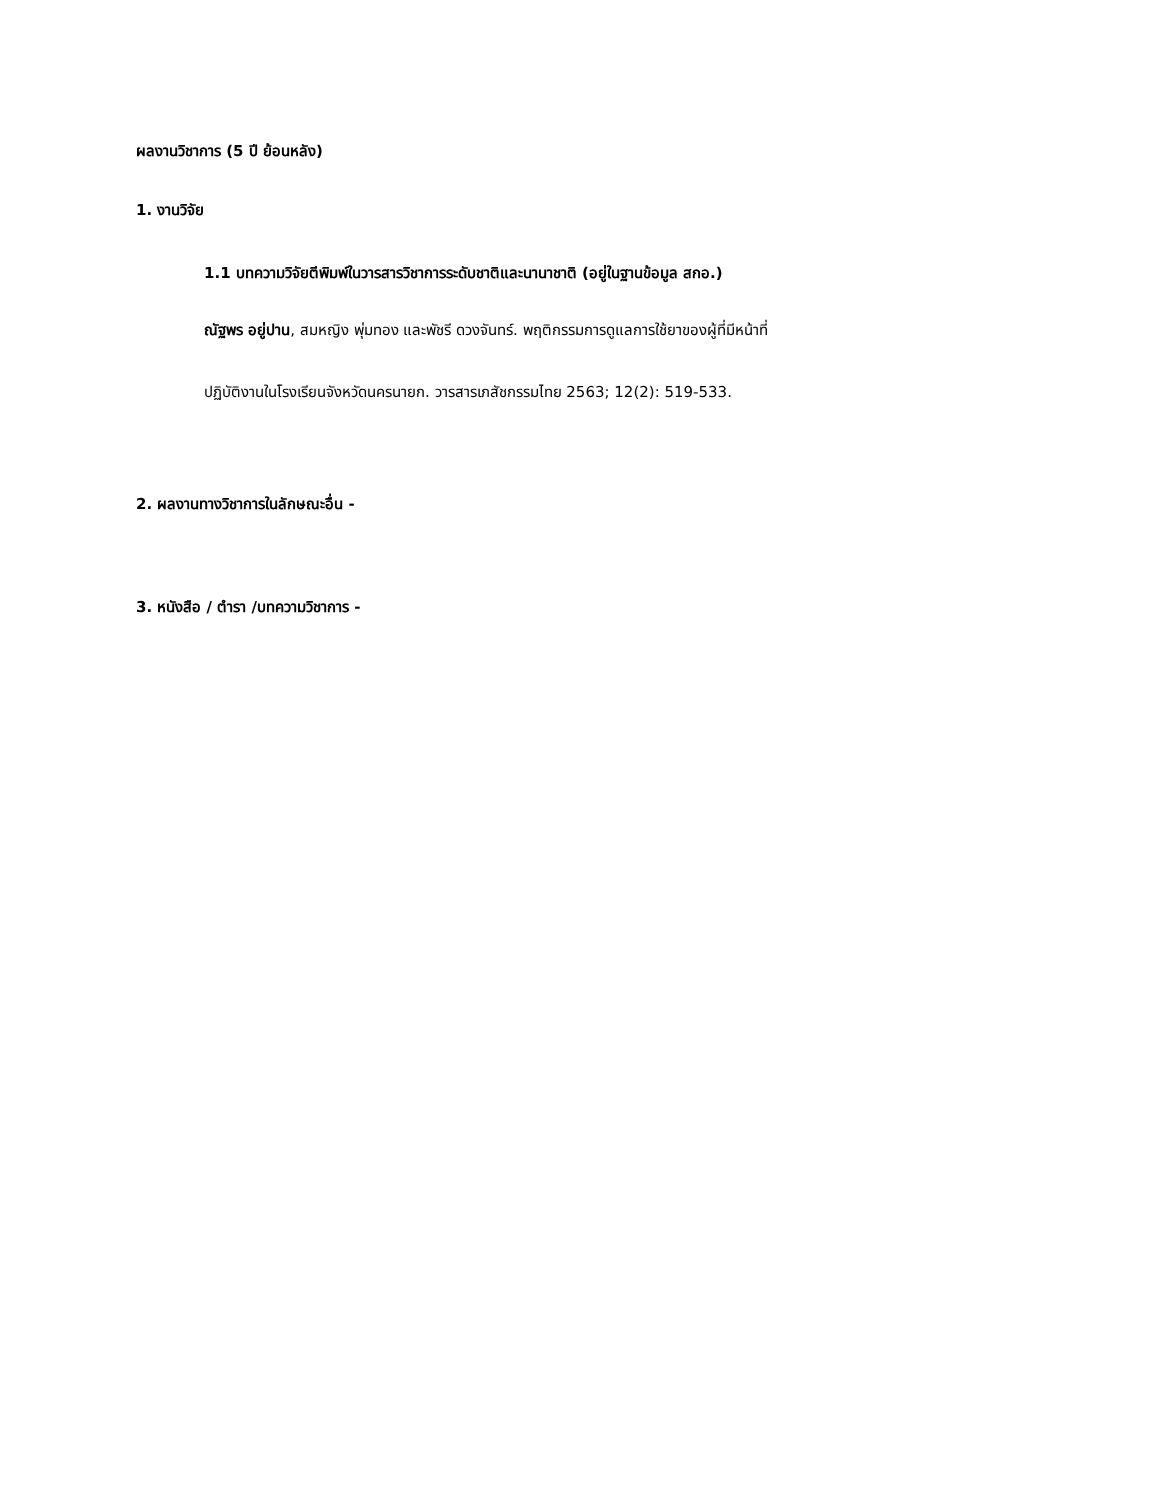ผลงานวิชาการ (5 ปี ย้อนหลัง)
1. งานวิจัย
1.1 บทความวิจัยตีพิมพ์ในวารสารวิชาการระดับชาติและนานาชาติ (อยู่ในฐานข้อมูล สกอ.)
ณัฐพร อยู่ปาน, สมหญิง พุ่มทอง และพัชรี ดวงจันทร์. พฤติกรรมการดูแลการใช้ยาของผู้ที่มีหน้าที่
ปฏิบัติงานในโรงเรียนจังหวัดนครนายก. วารสารเภสัชกรรมไทย 2563; 12(2): 519-533.
2. ผลงานทางวิชาการในลักษณะอื่น -
3. หนังสือ / ตำรา /บทความวิชาการ -